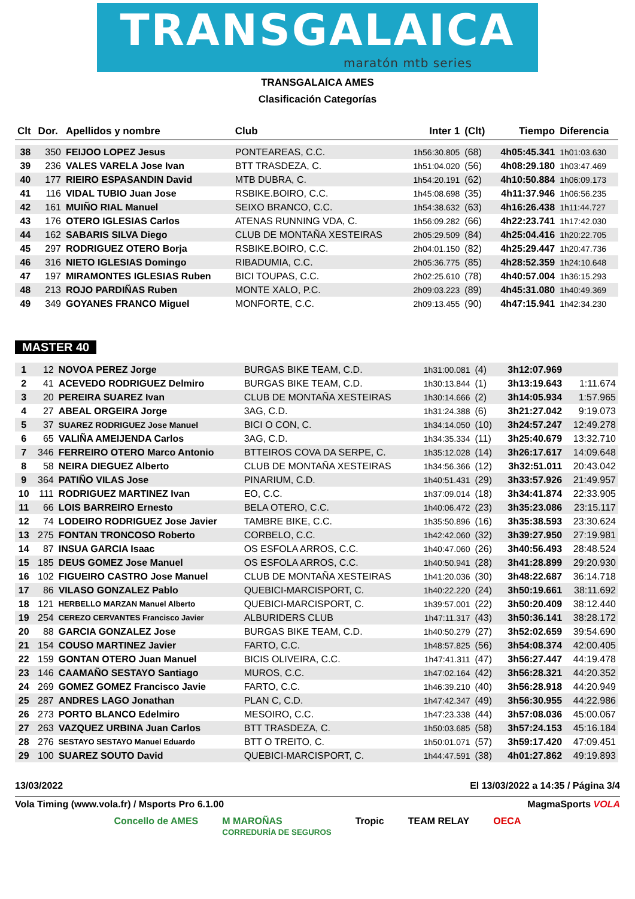TRANSGALAICA
maratón mtb series
TRANSGALAICA AMES
Clasificación Categorías
| Clt | Dor. | Apellidos y nombre | Club | Inter 1 | (Clt) | Tiempo | Diferencia |
| --- | --- | --- | --- | --- | --- | --- | --- |
| 38 | 350 | FEIJOO LOPEZ Jesus | PONTEAREAS, C.C. | 1h56:30.805 | (68) | 4h05:45.341 | 1h01:03.630 |
| 39 | 236 | VALES VARELA Jose Ivan | BTT TRASDEZA, C. | 1h51:04.020 | (56) | 4h08:29.180 | 1h03:47.469 |
| 40 | 177 | RIEIRO ESPASANDIN David | MTB DUBRA, C. | 1h54:20.191 | (62) | 4h10:50.884 | 1h06:09.173 |
| 41 | 116 | VIDAL TUBIO Juan Jose | RSBIKE.BOIRO, C.C. | 1h45:08.698 | (35) | 4h11:37.946 | 1h06:56.235 |
| 42 | 161 | MUIÑO RIAL Manuel | SEIXO BRANCO, C.C. | 1h54:38.632 | (63) | 4h16:26.438 | 1h11:44.727 |
| 43 | 176 | OTERO IGLESIAS Carlos | ATENAS RUNNING VDA, C. | 1h56:09.282 | (66) | 4h22:23.741 | 1h17:42.030 |
| 44 | 162 | SABARIS SILVA Diego | CLUB DE MONTAÑA XESTEIRAS | 2h05:29.509 | (84) | 4h25:04.416 | 1h20:22.705 |
| 45 | 297 | RODRIGUEZ OTERO Borja | RSBIKE.BOIRO, C.C. | 2h04:01.150 | (82) | 4h25:29.447 | 1h20:47.736 |
| 46 | 316 | NIETO IGLESIAS Domingo | RIBADUMIA, C.C. | 2h05:36.775 | (85) | 4h28:52.359 | 1h24:10.648 |
| 47 | 197 | MIRAMONTES IGLESIAS Ruben | BICI TOUPAS, C.C. | 2h02:25.610 | (78) | 4h40:57.004 | 1h36:15.293 |
| 48 | 213 | ROJO PARDIÑAS Ruben | MONTE XALO, P.C. | 2h09:03.223 | (89) | 4h45:31.080 | 1h40:49.369 |
| 49 | 349 | GOYANES FRANCO Miguel | MONFORTE, C.C. | 2h09:13.455 | (90) | 4h47:15.941 | 1h42:34.230 |
MASTER 40
| 1 | 12 | NOVOA PEREZ Jorge | BURGAS BIKE TEAM, C.D. | 1h31:00.081 | (4) | 3h12:07.969 | |
| 2 | 41 | ACEVEDO RODRIGUEZ Delmiro | BURGAS BIKE TEAM, C.D. | 1h30:13.844 | (1) | 3h13:19.643 | 1:11.674 |
| 3 | 20 | PEREIRA SUAREZ Ivan | CLUB DE MONTAÑA XESTEIRAS | 1h30:14.666 | (2) | 3h14:05.934 | 1:57.965 |
| 4 | 27 | ABEAL ORGEIRA Jorge | 3AG, C.D. | 1h31:24.388 | (6) | 3h21:27.042 | 9:19.073 |
| 5 | 37 | SUAREZ RODRIGUEZ Jose Manuel | BICI O CON, C. | 1h34:14.050 | (10) | 3h24:57.247 | 12:49.278 |
| 6 | 65 | VALIÑA AMEIJENDA Carlos | 3AG, C.D. | 1h34:35.334 | (11) | 3h25:40.679 | 13:32.710 |
| 7 | 346 | FERREIRO OTERO Marco Antonio | BTTEIROS COVA DA SERPE, C. | 1h35:12.028 | (14) | 3h26:17.617 | 14:09.648 |
| 8 | 58 | NEIRA DIEGUEZ Alberto | CLUB DE MONTAÑA XESTEIRAS | 1h34:56.366 | (12) | 3h32:51.011 | 20:43.042 |
| 9 | 364 | PATIÑO VILAS Jose | PINARIUM, C.D. | 1h40:51.431 | (29) | 3h33:57.926 | 21:49.957 |
| 10 | 111 | RODRIGUEZ MARTINEZ Ivan | EO, C.C. | 1h37:09.014 | (18) | 3h34:41.874 | 22:33.905 |
| 11 | 66 | LOIS BARREIRO Ernesto | BELA OTERO, C.C. | 1h40:06.472 | (23) | 3h35:23.086 | 23:15.117 |
| 12 | 74 | LODEIRO RODRIGUEZ Jose Javier | TAMBRE BIKE, C.C. | 1h35:50.896 | (16) | 3h35:38.593 | 23:30.624 |
| 13 | 275 | FONTAN TRONCOSO Roberto | CORBELO, C.C. | 1h42:42.060 | (32) | 3h39:27.950 | 27:19.981 |
| 14 | 87 | INSUA GARCIA Isaac | OS ESFOLA ARROS, C.C. | 1h40:47.060 | (26) | 3h40:56.493 | 28:48.524 |
| 15 | 185 | DEUS GOMEZ Jose Manuel | OS ESFOLA ARROS, C.C. | 1h40:50.941 | (28) | 3h41:28.899 | 29:20.930 |
| 16 | 102 | FIGUEIRO CASTRO Jose Manuel | CLUB DE MONTAÑA XESTEIRAS | 1h41:20.036 | (30) | 3h48:22.687 | 36:14.718 |
| 17 | 86 | VILASO GONZALEZ Pablo | QUEBICI-MARCISPORT, C. | 1h40:22.220 | (24) | 3h50:19.661 | 38:11.692 |
| 18 | 121 | HERBELLO MARZAN Manuel Alberto | QUEBICI-MARCISPORT, C. | 1h39:57.001 | (22) | 3h50:20.409 | 38:12.440 |
| 19 | 254 | CEREZO CERVANTES Francisco Javier | ALBURIDERS CLUB | 1h47:11.317 | (43) | 3h50:36.141 | 38:28.172 |
| 20 | 88 | GARCIA GONZALEZ Jose | BURGAS BIKE TEAM, C.D. | 1h40:50.279 | (27) | 3h52:02.659 | 39:54.690 |
| 21 | 154 | COUSO MARTINEZ Javier | FARTO, C.C. | 1h48:57.825 | (56) | 3h54:08.374 | 42:00.405 |
| 22 | 159 | GONTAN OTERO Juan Manuel | BICIS OLIVEIRA, C.C. | 1h47:41.311 | (47) | 3h56:27.447 | 44:19.478 |
| 23 | 146 | CAAMAÑO SESTAYO Santiago | MUROS, C.C. | 1h47:02.164 | (42) | 3h56:28.321 | 44:20.352 |
| 24 | 269 | GOMEZ GOMEZ Francisco Javie | FARTO, C.C. | 1h46:39.210 | (40) | 3h56:28.918 | 44:20.949 |
| 25 | 287 | ANDRES LAGO Jonathan | PLAN C, C.D. | 1h47:42.347 | (49) | 3h56:30.955 | 44:22.986 |
| 26 | 273 | PORTO BLANCO Edelmiro | MESOIRO, C.C. | 1h47:23.338 | (44) | 3h57:08.036 | 45:00.067 |
| 27 | 263 | VAZQUEZ URBINA Juan Carlos | BTT TRASDEZA, C. | 1h50:03.685 | (58) | 3h57:24.153 | 45:16.184 |
| 28 | 276 | SESTAYO SESTAYO Manuel Eduardo | BTT O TREITO, C. | 1h50:01.071 | (57) | 3h59:17.420 | 47:09.451 |
| 29 | 100 | SUAREZ SOUTO David | QUEBICI-MARCISPORT, C. | 1h44:47.591 | (38) | 4h01:27.862 | 49:19.893 |
13/03/2022 El 13/03/2022 a 14:35 / Página 3/4
Vola Timing (www.vola.fr) / Msports Pro 6.1.00 MagmaSports VOLA
Concello de AMES M MAROÑAS
CORREDURÍA DE SEGUROS Tropic TEAM RELAY OECA